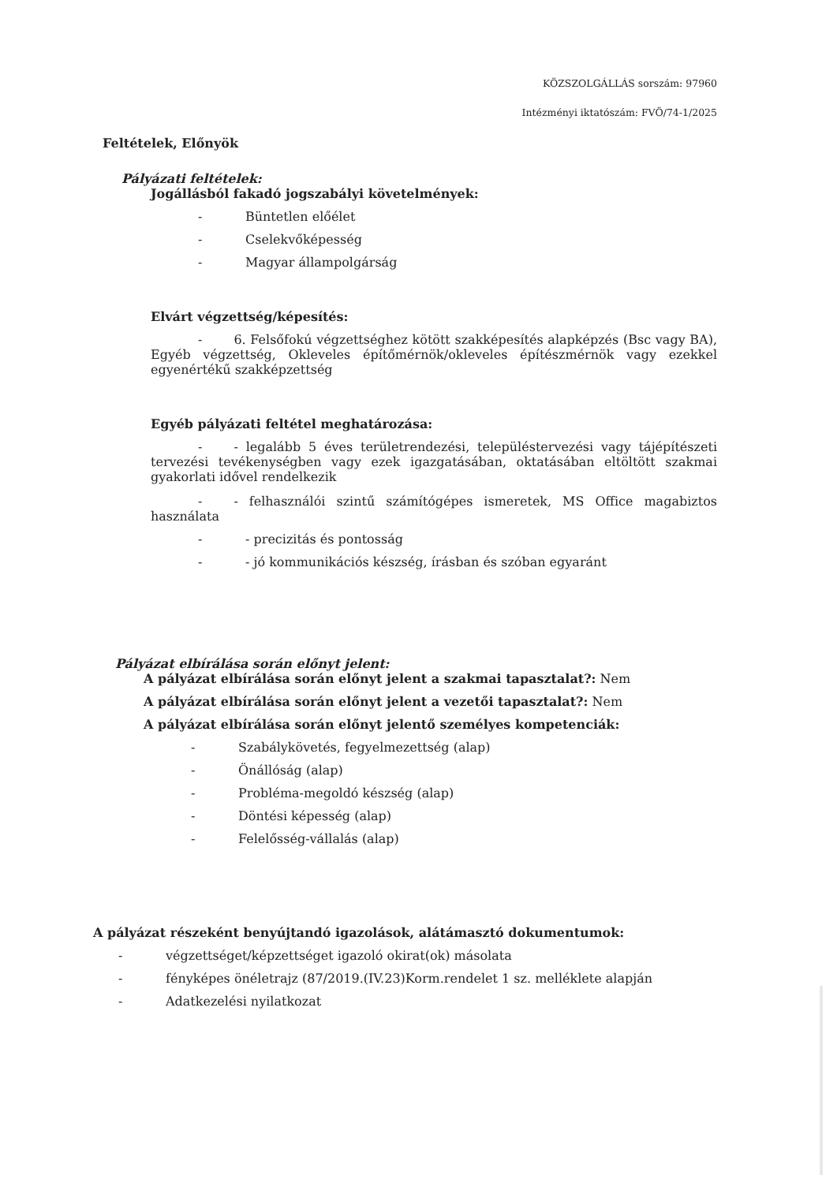KÖZSZOLGÁLLÁS sorszám: 97960
Intézményi iktatószám: FVÖ/74-1/2025
Feltételek, Előnyök
Pályázati feltételek:
Jogállásból fakadó jogszabályi követelmények:
- Büntetlen előélet
- Cselekvőképesség
- Magyar állampolgárság
Elvárt végzettség/képesítés:
- 6. Felsőfokú végzettséghez kötött szakképesítés alapképzés (Bsc vagy BA), Egyéb végzettség, Okleveles építőmérnök/okleveles építészmérnök vagy ezekkel egyenértékű szakképzettség
Egyéb pályázati feltétel meghatározása:
- - legalább 5 éves területrendezési, településtervezési vagy tájépítészeti tervezési tevékenységben vagy ezek igazgatásában, oktatásában eltöltött szakmai gyakorlati idővel rendelkezik
- - felhasználói szintű számítógépes ismeretek, MS Office magabiztos használata
- - precizitás és pontosság
- - jó kommunikációs készség, írásban és szóban egyaránt
Pályázat elbírálása során előnyt jelent:
A pályázat elbírálása során előnyt jelent a szakmai tapasztalat?: Nem
A pályázat elbírálása során előnyt jelent a vezetői tapasztalat?: Nem
A pályázat elbírálása során előnyt jelentő személyes kompetenciák:
- Szabálykövetés, fegyelmezettség (alap)
- Önállóság (alap)
- Probléma-megoldó készség (alap)
- Döntési képesség (alap)
- Felelősség-vállalás (alap)
A pályázat részeként benyújtandó igazolások, alátámasztó dokumentumok:
- végzettséget/képzettséget igazoló okirat(ok) másolata
- fényképes önéletrajz (87/2019.(IV.23)Korm.rendelet 1 sz. melléklete alapján
- Adatkezelési nyilatkozat